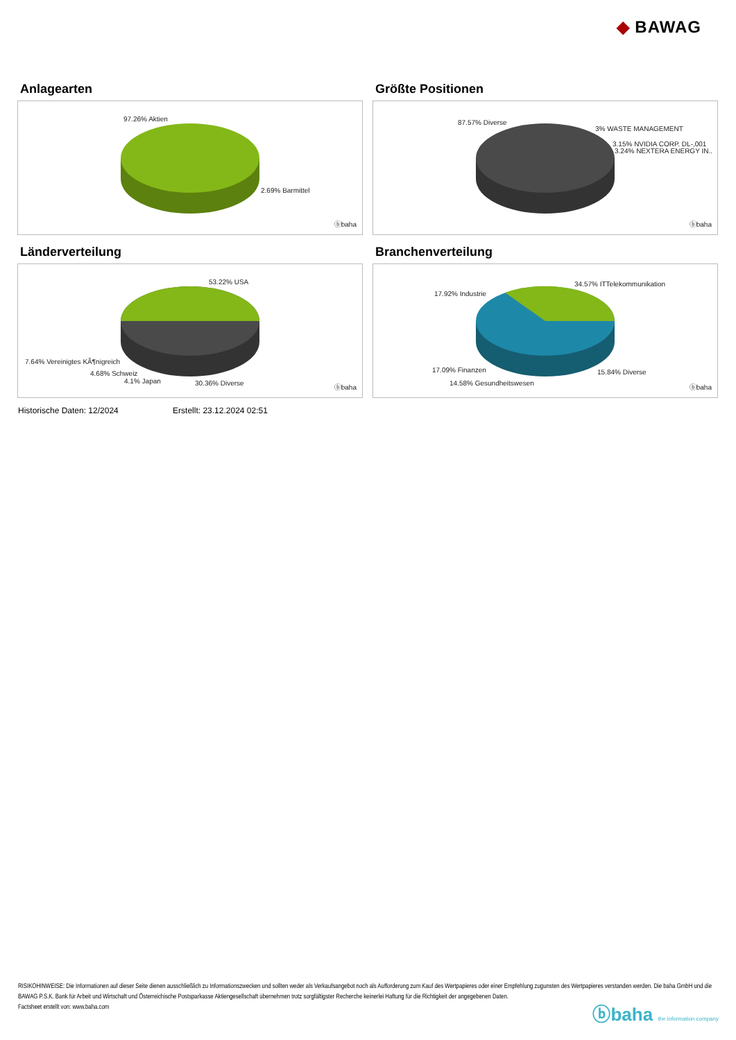◆ BAWAG
Anlagearten
97.26% Aktien
2.69% Barmittel
ⓑbaha
Größte Positionen
87.57% Diverse
3% WASTE MANAGEMENT
3.15% NVIDIA CORP. DL-,001
3.24% NEXTERA ENERGY IN..
ⓑbaha
Länderverteilung
53.22% USA
7.64% Vereinigtes KÃ¶nigreich
4.68% Schweiz
4.1% Japan 30.36% Diverse
ⓑbaha
Branchenverteilung
34.57% ITTelekommunikation
17.92% Industrie
17.09% Finanzen 15.84% Diverse
14.58% Gesundheitswesen
ⓑbaha
Historische Daten: 12/2024 Erstellt: 23.12.2024 02:51
RISIKOHINWEISE: Die Informationen auf dieser Seite dienen ausschließlich zu Informationszwecken und sollten weder als Verkaufsangebot noch als Aufforderung zum Kauf des Wertpapieres oder einer Empfehlung zugunsten des Wertpapieres verstanden werden. Die baha GmbH und die BAWAG P.S.K. Bank für Arbeit und Wirtschaft und Österreichische Postsparkasse Aktiengesellschaft übernehmen trotz sorgfältigster Recherche keinerlei Haftung für die Richtigkeit der angegebenen Daten.
Factsheet erstellt von: www.baha.com
ⓑbaha the information company